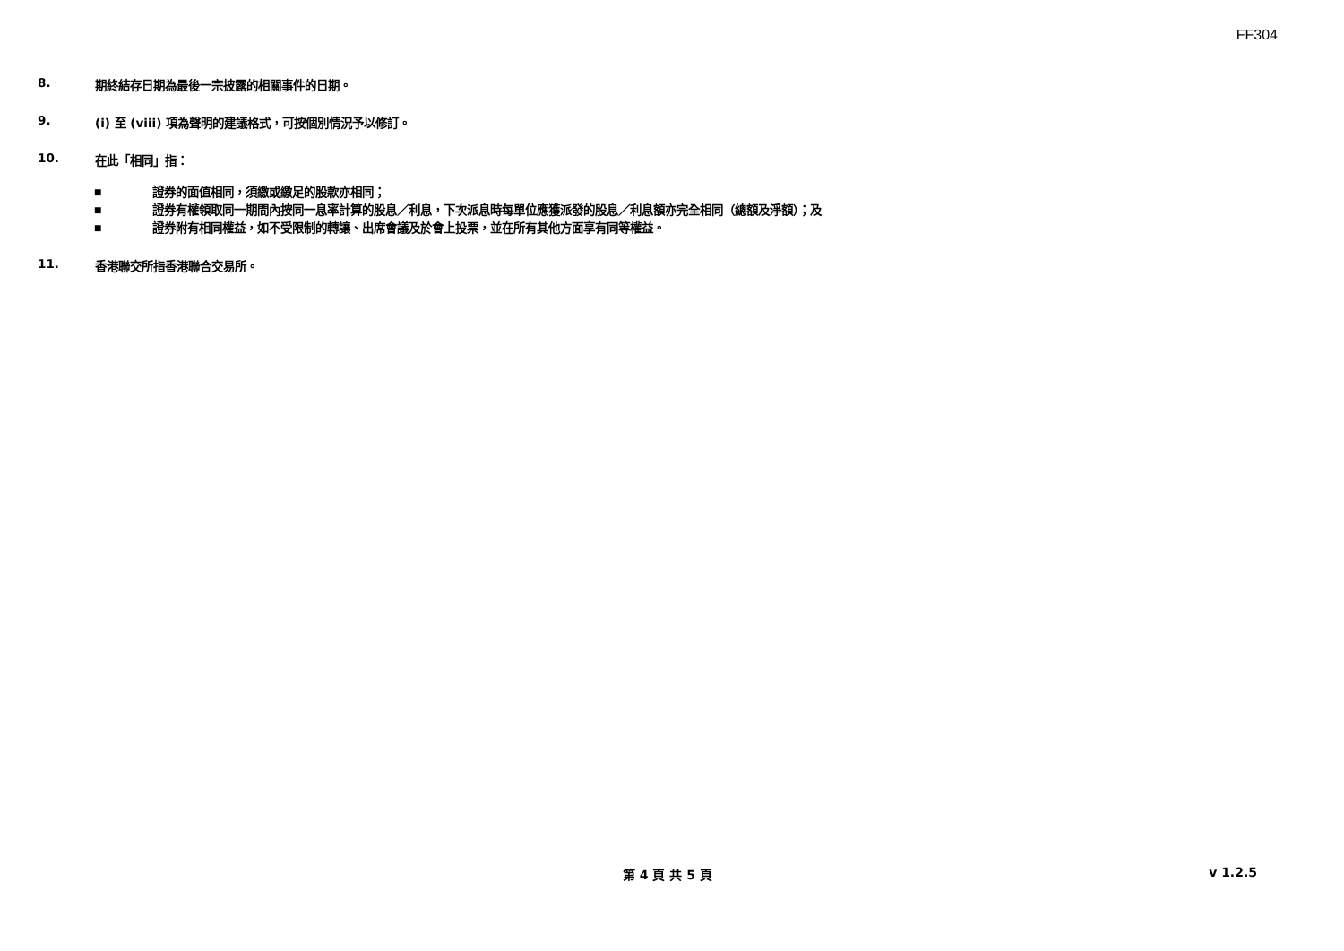FF304
8. 期終結存日期為最後一宗披露的相關事件的日期。
9. (i) 至 (viii) 項為聲明的建議格式，可按個別情況予以修訂。
10. 在此「相同」指：
■ 證券的面值相同，須繳或繳足的股款亦相同；
■ 證券有權領取同一期間內按同一息率計算的股息／利息，下次派息時每單位應獲派發的股息／利息額亦完全相同（總額及淨額）；及
■ 證券附有相同權益，如不受限制的轉讓、出席會議及於會上投票，並在所有其他方面享有同等權益。
11. 香港聯交所指香港聯合交易所。
第 4 頁 共 5 頁 v 1.2.5